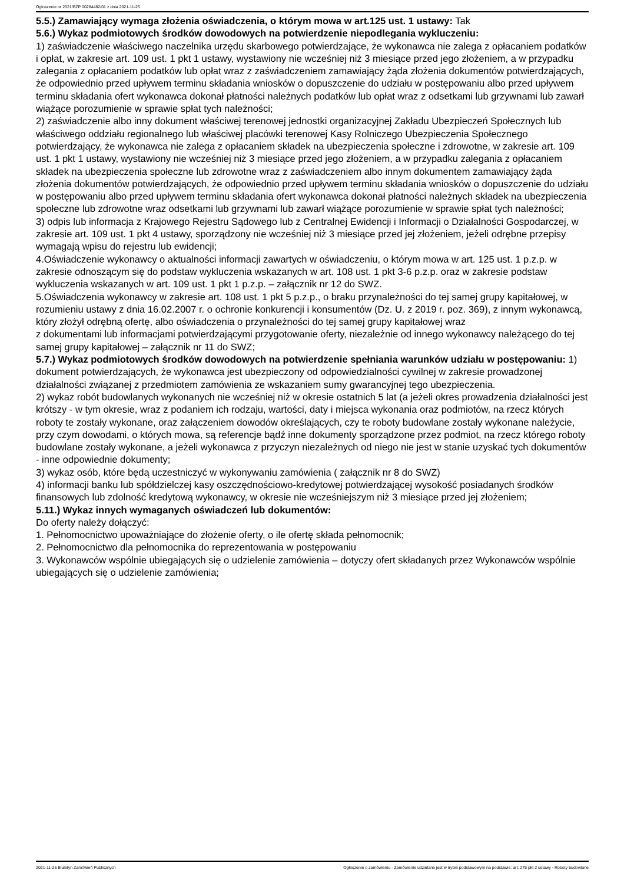Ogłoszenie nr 2021/BZP 00284482/01 z dnia 2021-11-25
5.5.) Zamawiający wymaga złożenia oświadczenia, o którym mowa w art.125 ust. 1 ustawy: Tak
5.6.) Wykaz podmiotowych środków dowodowych na potwierdzenie niepodlegania wykluczeniu:
1) zaświadczenie właściwego naczelnika urzędu skarbowego potwierdzające, że wykonawca nie zalega z opłacaniem podatków i opłat, w zakresie art. 109 ust. 1 pkt 1 ustawy, wystawiony nie wcześniej niż 3 miesiące przed jego złożeniem, a w przypadku zalegania z opłacaniem podatków lub opłat wraz z zaświadczeniem zamawiający żąda złożenia dokumentów potwierdzających, że odpowiednio przed upływem terminu składania wniosków o dopuszczenie do udziału w postępowaniu albo przed upływem terminu składania ofert wykonawca dokonał płatności należnych podatków lub opłat wraz z odsetkami lub grzywnami lub zawarł wiążące porozumienie w sprawie spłat tych należności;
2) zaświadczenie albo inny dokument właściwej terenowej jednostki organizacyjnej Zakładu Ubezpieczeń Społecznych lub właściwego oddziału regionalnego lub właściwej placówki terenowej Kasy Rolniczego Ubezpieczenia Społecznego potwierdzający, że wykonawca nie zalega z opłacaniem składek na ubezpieczenia społeczne i zdrowotne, w zakresie art. 109 ust. 1 pkt 1 ustawy, wystawiony nie wcześniej niż 3 miesiące przed jego złożeniem, a w przypadku zalegania z opłacaniem składek na ubezpieczenia społeczne lub zdrowotne wraz z zaświadczeniem albo innym dokumentem zamawiający żąda złożenia dokumentów potwierdzających, że odpowiednio przed upływem terminu składania wniosków o dopuszczenie do udziału w postępowaniu albo przed upływem terminu składania ofert wykonawca dokonał płatności należnych składek na ubezpieczenia społeczne lub zdrowotne wraz odsetkami lub grzywnami lub zawarł wiążące porozumienie w sprawie spłat tych należności;
3) odpis lub informacja z Krajowego Rejestru Sądowego lub z Centralnej Ewidencji i Informacji o Działalności Gospodarczej, w zakresie art. 109 ust. 1 pkt 4 ustawy, sporządzony nie wcześniej niż 3 miesiące przed jej złożeniem, jeżeli odrębne przepisy wymagają wpisu do rejestru lub ewidencji;
4.Oświadczenie wykonawcy o aktualności informacji zawartych w oświadczeniu, o którym mowa w art. 125 ust. 1 p.z.p. w zakresie odnoszącym się do podstaw wykluczenia wskazanych w art. 108 ust. 1 pkt 3-6 p.z.p. oraz w zakresie podstaw wykluczenia wskazanych w art. 109 ust. 1 pkt 1 p.z.p. – załącznik nr 12 do SWZ.
5.Oświadczenia wykonawcy w zakresie art. 108 ust. 1 pkt 5 p.z.p., o braku przynależności do tej samej grupy kapitałowej, w rozumieniu ustawy z dnia 16.02.2007 r. o ochronie konkurencji i konsumentów (Dz. U. z 2019 r. poz. 369), z innym wykonawcą, który złożył odrębną ofertę, albo oświadczenia o przynależności do tej samej grupy kapitałowej wraz
z dokumentami lub informacjami potwierdzającymi przygotowanie oferty, niezależnie od innego wykonawcy należącego do tej samej grupy kapitałowej – załącznik nr 11 do SWZ;
5.7.) Wykaz podmiotowych środków dowodowych na potwierdzenie spełniania warunków udziału w postępowaniu: 1) dokument potwierdzających, że wykonawca jest ubezpieczony od odpowiedzialności cywilnej w zakresie prowadzonej działalności związanej z przedmiotem zamówienia ze wskazaniem sumy gwarancyjnej tego ubezpieczenia.
2) wykaz robót budowlanych wykonanych nie wcześniej niż w okresie ostatnich 5 lat (a jeżeli okres prowadzenia działalności jest krótszy - w tym okresie, wraz z podaniem ich rodzaju, wartości, daty i miejsca wykonania oraz podmiotów, na rzecz których roboty te zostały wykonane, oraz załączeniem dowodów określających, czy te roboty budowlane zostały wykonane należycie, przy czym dowodami, o których mowa, są referencje bądź inne dokumenty sporządzone przez podmiot, na rzecz którego roboty budowlane zostały wykonane, a jeżeli wykonawca z przyczyn niezależnych od niego nie jest w stanie uzyskać tych dokumentów - inne odpowiednie dokumenty;
3) wykaz osób, które będą uczestniczyć w wykonywaniu zamówienia ( załącznik nr 8 do SWZ)
4) informacji banku lub spółdzielczej kasy oszczędnościowo-kredytowej potwierdzającej wysokość posiadanych środków finansowych lub zdolność kredytową wykonawcy, w okresie nie wcześniejszym niż 3 miesiące przed jej złożeniem;
5.11.) Wykaz innych wymaganych oświadczeń lub dokumentów:
Do oferty należy dołączyć:
1. Pełnomocnictwo upoważniające do złożenie oferty, o ile ofertę składa pełnomocnik;
2. Pełnomocnictwo dla pełnomocnika do reprezentowania w postępowaniu
3. Wykonawców wspólnie ubiegających się o udzielenie zamówienia – dotyczy ofert składanych przez Wykonawców wspólnie ubiegających się o udzielenie zamówienia;
2021-11-25 Biuletyn Zamówień Publicznych Ogłoszenie o zamówieniu - Zamówienie udzielane jest w trybie podstawowym na podstawie: art. 275 pkt 2 ustawy - Roboty budowlane